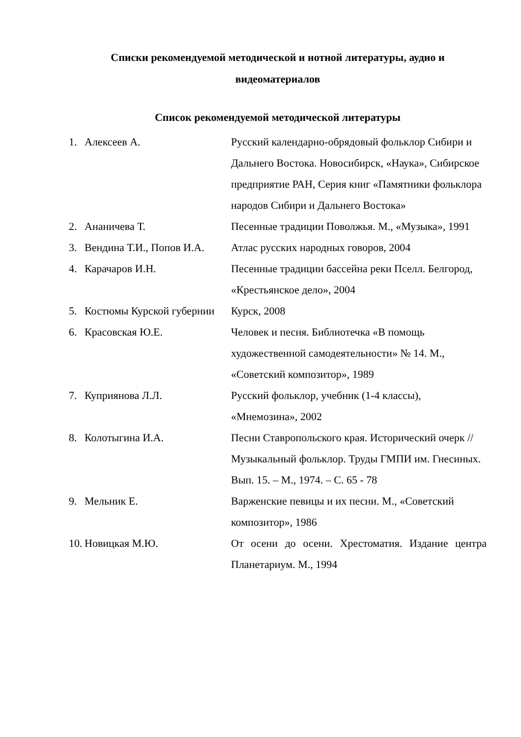Списки рекомендуемой методической и нотной литературы, аудио и видеоматериалов
Список рекомендуемой методической литературы
| 1. | Алексеев А. | Русский календарно-обрядовый фольклор Сибири и Дальнего Востока. Новосибирск, «Наука», Сибирское предприятие РАН, Серия книг «Памятники фольклора народов Сибири и Дальнего Востока» |
| 2. | Ананичева Т. | Песенные традиции Поволжья. М., «Музыка», 1991 |
| 3. | Вендина Т.И., Попов И.А. | Атлас русских народных говоров, 2004 |
| 4. | Карачаров И.Н. | Песенные традиции бассейна реки Пселл. Белгород, «Крестьянское дело», 2004 |
| 5. | Костюмы Курской губернии | Курск, 2008 |
| 6. | Красовская Ю.Е. | Человек и песня. Библиотечка «В помощь художественной самодеятельности» № 14. М., «Советский композитор», 1989 |
| 7. | Куприянова Л.Л. | Русский фольклор, учебник (1-4 классы), «Мнемозина», 2002 |
| 8. | Колотыгина И.А. | Песни Ставропольского края. Исторический очерк // Музыкальный фольклор. Труды ГМПИ им. Гнесиных. Вып. 15. – М., 1974. – С. 65 - 78 |
| 9. | Мельник Е. | Варженские певицы и их песни. М., «Советский композитор», 1986 |
| 10. | Новицкая М.Ю. | От осени до осени. Хрестоматия. Издание центра Планетариум. М., 1994 |